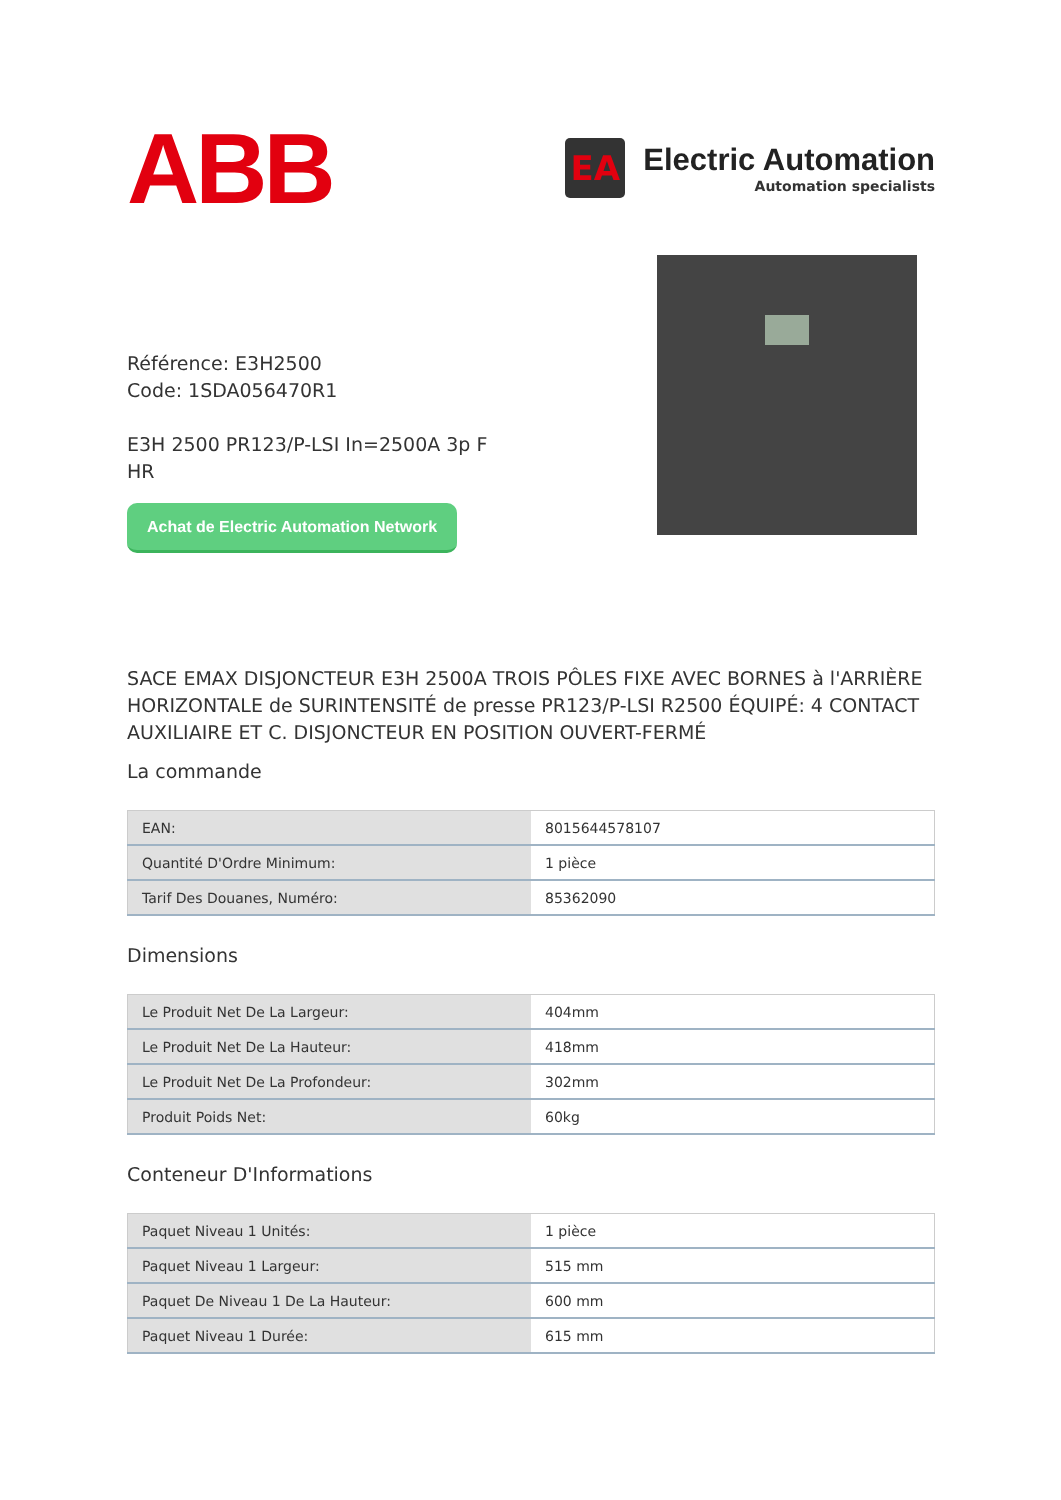ABB
EA
Electric Automation
Automation specialists
Référence: E3H2500
Code: 1SDA056470R1
E3H 2500 PR123/P-LSI In=2500A 3p F HR
Achat de Electric Automation Network
SACE EMAX DISJONCTEUR E3H 2500A TROIS PÔLES FIXE AVEC BORNES à l'ARRIÈRE HORIZONTALE de SURINTENSITÉ de presse PR123/P-LSI R2500 ÉQUIPÉ: 4 CONTACT AUXILIAIRE ET C. DISJONCTEUR EN POSITION OUVERT-FERMÉ
La commande
| EAN: | 8015644578107 |
| Quantité D'Ordre Minimum: | 1 pièce |
| Tarif Des Douanes, Numéro: | 85362090 |
Dimensions
| Le Produit Net De La Largeur: | 404mm |
| Le Produit Net De La Hauteur: | 418mm |
| Le Produit Net De La Profondeur: | 302mm |
| Produit Poids Net: | 60kg |
Conteneur D'Informations
| Paquet Niveau 1 Unités: | 1 pièce |
| Paquet Niveau 1 Largeur: | 515 mm |
| Paquet De Niveau 1 De La Hauteur: | 600 mm |
| Paquet Niveau 1 Durée: | 615 mm |